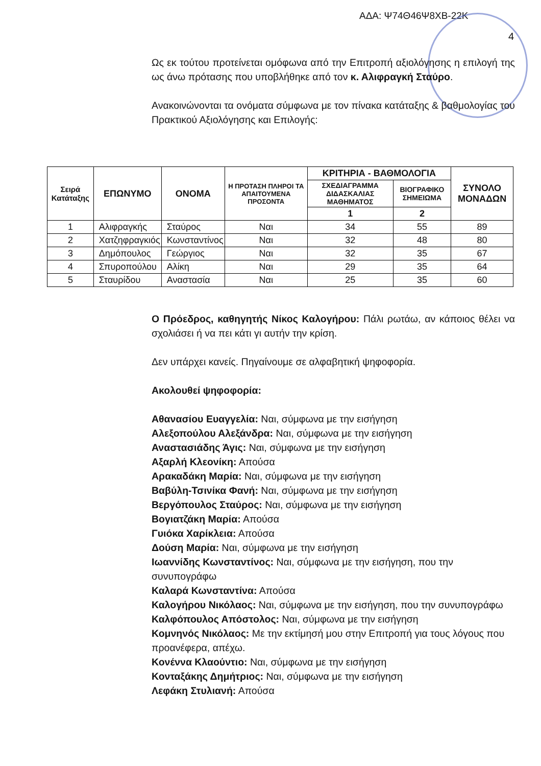ΑΔΑ: Ψ74Θ46Ψ8ΧΒ-22Κ
4
Ως εκ τούτου προτείνεται ομόφωνα από την Επιτροπή αξιολόγησης η επιλογή της ως άνω πρότασης που υποβλήθηκε από τον κ. Αλιφραγκή Σταύρο.
Ανακοινώνονται τα ονόματα σύμφωνα με τον πίνακα κατάταξης & βαθμολογίας του Πρακτικού Αξιολόγησης και Επιλογής:
| Σειρά Κατάταξης | ΕΠΩΝΥΜΟ | ΟΝΟΜΑ | Η ΠΡΟΤΑΣΗ ΠΛΗΡΟΙ ΤΑ ΑΠΑΙΤΟΥΜΕΝΑ ΠΡΟΣΟΝΤΑ | ΚΡΙΤΗΡΙΑ - ΒΑΘΜΟΛΟΓΙΑ | | ΣΥΝΟΛΟ ΜΟΝΑΔΩΝ |
| --- | --- | --- | --- | --- | --- | --- |
| | | | | ΣΧΕΔΙΑΓΡΑΜΜΑ ΔΙΔΑΣΚΑΛΙΑΣ ΜΑΘΗΜΑΤΟΣ | ΒΙΟΓΡΑΦΙΚΟ ΣΗΜΕΙΩΜΑ | |
| | | | | 1 | 2 | |
| 1 | Αλιφραγκής | Σταύρος | Ναι | 34 | 55 | 89 |
| 2 | Χατζηφραγκιός | Κωνσταντίνος | Ναι | 32 | 48 | 80 |
| 3 | Δημόπουλος | Γεώργιος | Ναι | 32 | 35 | 67 |
| 4 | Σπυροπούλου | Αλίκη | Ναι | 29 | 35 | 64 |
| 5 | Σταυρίδου | Αναστασία | Ναι | 25 | 35 | 60 |
Ο Πρόεδρος, καθηγητής Νίκος Καλογήρου: Πάλι ρωτάω, αν κάποιος θέλει να σχολιάσει ή να πει κάτι γι αυτήν την κρίση.
Δεν υπάρχει κανείς. Πηγαίνουμε σε αλφαβητική ψηφοφορία.
Ακολουθεί ψηφοφορία:
Αθανασίου Ευαγγελία: Ναι, σύμφωνα με την εισήγηση
Αλεξοπούλου Αλεξάνδρα: Ναι, σύμφωνα με την εισήγηση
Αναστασιάδης Άγις: Ναι, σύμφωνα με την εισήγηση
Αξαρλή Κλεονίκη: Απούσα
Αρακαδάκη Μαρία: Ναι, σύμφωνα με την εισήγηση
Βαβύλη-Τσινίκα Φανή: Ναι, σύμφωνα με την εισήγηση
Βεργόπουλος Σταύρος: Ναι, σύμφωνα με την εισήγηση
Βογιατζάκη Μαρία: Απούσα
Γυιόκα Χαρίκλεια: Απούσα
Δούση Μαρία: Ναι, σύμφωνα με την εισήγηση
Ιωαννίδης Κωνσταντίνος: Ναι, σύμφωνα με την εισήγηση, που την συνυπογράφω
Καλαρά Κωνσταντίνα: Απούσα
Καλογήρου Νικόλαος: Ναι, σύμφωνα με την εισήγηση, που την συνυπογράφω
Καλφόπουλος Απόστολος: Ναι, σύμφωνα με την εισήγηση
Κομνηνός Νικόλαος: Με την εκτίμησή μου στην Επιτροπή για τους λόγους που προανέφερα, απέχω.
Κονέννα Κλαούντιο: Ναι, σύμφωνα με την εισήγηση
Κονταξάκης Δημήτριος: Ναι, σύμφωνα με την εισήγηση
Λεφάκη Στυλιανή: Απούσα